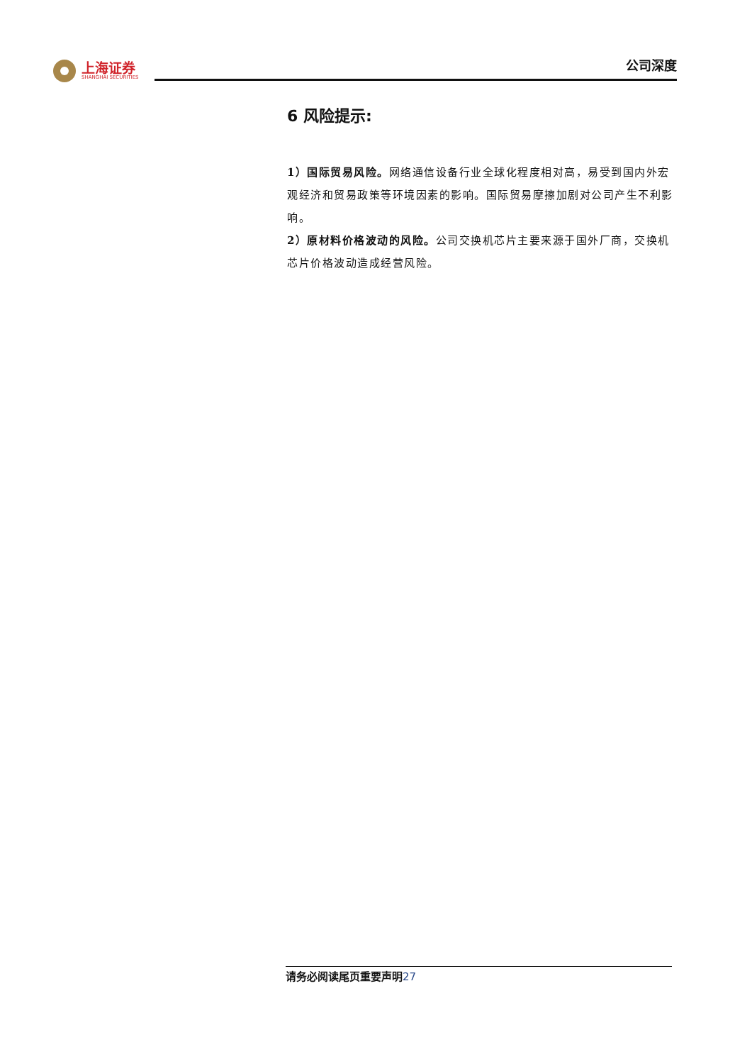上海证券
SHANGHAI SECURITIES
公司深度
6 风险提示:
1）国际贸易风险。网络通信设备行业全球化程度相对高，易受到国内外宏观经济和贸易政策等环境因素的影响。国际贸易摩擦加剧对公司产生不利影响。
2）原材料价格波动的风险。公司交换机芯片主要来源于国外厂商，交换机芯片价格波动造成经营风险。
请务必阅读尾页重要声明27